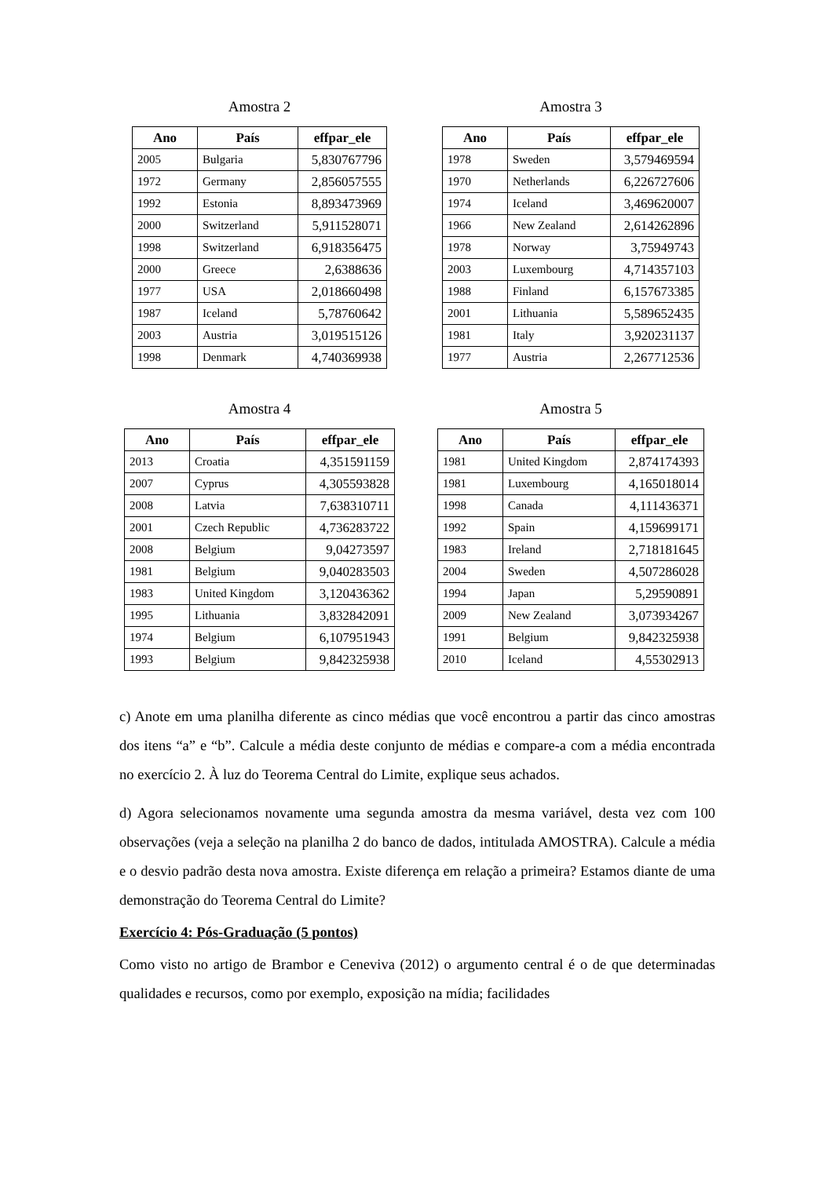Amostra 2
| Ano | País | effpar_ele |
| --- | --- | --- |
| 2005 | Bulgaria | 5,830767796 |
| 1972 | Germany | 2,856057555 |
| 1992 | Estonia | 8,893473969 |
| 2000 | Switzerland | 5,911528071 |
| 1998 | Switzerland | 6,918356475 |
| 2000 | Greece | 2,6388636 |
| 1977 | USA | 2,018660498 |
| 1987 | Iceland | 5,78760642 |
| 2003 | Austria | 3,019515126 |
| 1998 | Denmark | 4,740369938 |
Amostra 3
| Ano | País | effpar_ele |
| --- | --- | --- |
| 1978 | Sweden | 3,579469594 |
| 1970 | Netherlands | 6,226727606 |
| 1974 | Iceland | 3,469620007 |
| 1966 | New Zealand | 2,614262896 |
| 1978 | Norway | 3,75949743 |
| 2003 | Luxembourg | 4,714357103 |
| 1988 | Finland | 6,157673385 |
| 2001 | Lithuania | 5,589652435 |
| 1981 | Italy | 3,920231137 |
| 1977 | Austria | 2,267712536 |
Amostra 4
| Ano | País | effpar_ele |
| --- | --- | --- |
| 2013 | Croatia | 4,351591159 |
| 2007 | Cyprus | 4,305593828 |
| 2008 | Latvia | 7,638310711 |
| 2001 | Czech Republic | 4,736283722 |
| 2008 | Belgium | 9,04273597 |
| 1981 | Belgium | 9,040283503 |
| 1983 | United Kingdom | 3,120436362 |
| 1995 | Lithuania | 3,832842091 |
| 1974 | Belgium | 6,107951943 |
| 1993 | Belgium | 9,842325938 |
Amostra 5
| Ano | País | effpar_ele |
| --- | --- | --- |
| 1981 | United Kingdom | 2,874174393 |
| 1981 | Luxembourg | 4,165018014 |
| 1998 | Canada | 4,111436371 |
| 1992 | Spain | 4,159699171 |
| 1983 | Ireland | 2,718181645 |
| 2004 | Sweden | 4,507286028 |
| 1994 | Japan | 5,29590891 |
| 2009 | New Zealand | 3,073934267 |
| 1991 | Belgium | 9,842325938 |
| 2010 | Iceland | 4,55302913 |
c) Anote em uma planilha diferente as cinco médias que você encontrou a partir das cinco amostras dos itens “a” e “b”. Calcule a média deste conjunto de médias e compare-a com a média encontrada no exercício 2. À luz do Teorema Central do Limite, explique seus achados.
d) Agora selecionamos novamente uma segunda amostra da mesma variável, desta vez com 100 observações (veja a seleção na planilha 2 do banco de dados, intitulada AMOSTRA). Calcule a média e o desvio padrão desta nova amostra. Existe diferença em relação a primeira? Estamos diante de uma demonstração do Teorema Central do Limite?
Exercício 4: Pós-Graduação (5 pontos)
Como visto no artigo de Brambor e Ceneviva (2012) o argumento central é o de que determinadas qualidades e recursos, como por exemplo, exposição na mídia; facilidades